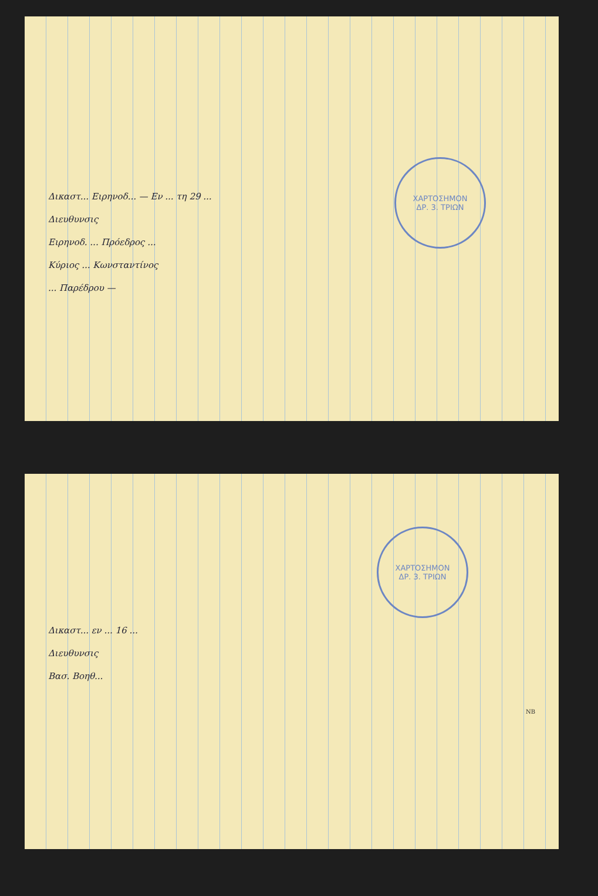ΧΑΡΤΟΣΗΜΟΝ
ΔΡ. 3. ΤΡΙΩΝ
Δικαστ... Ειρηνοδ... — Εν ... τη 29 ...
Διευθυνσις
Ειρηνοδ. ... Πρόεδρος ...
Κύριος ... Κωνσταντίνος
... Παρέδρου —
ΧΑΡΤΟΣΗΜΟΝ
ΔΡ. 3. ΤΡΙΩΝ
NB
Δικαστ... εν ... 16 ...
Διευθυνσις
Βασ. Βοηθ...